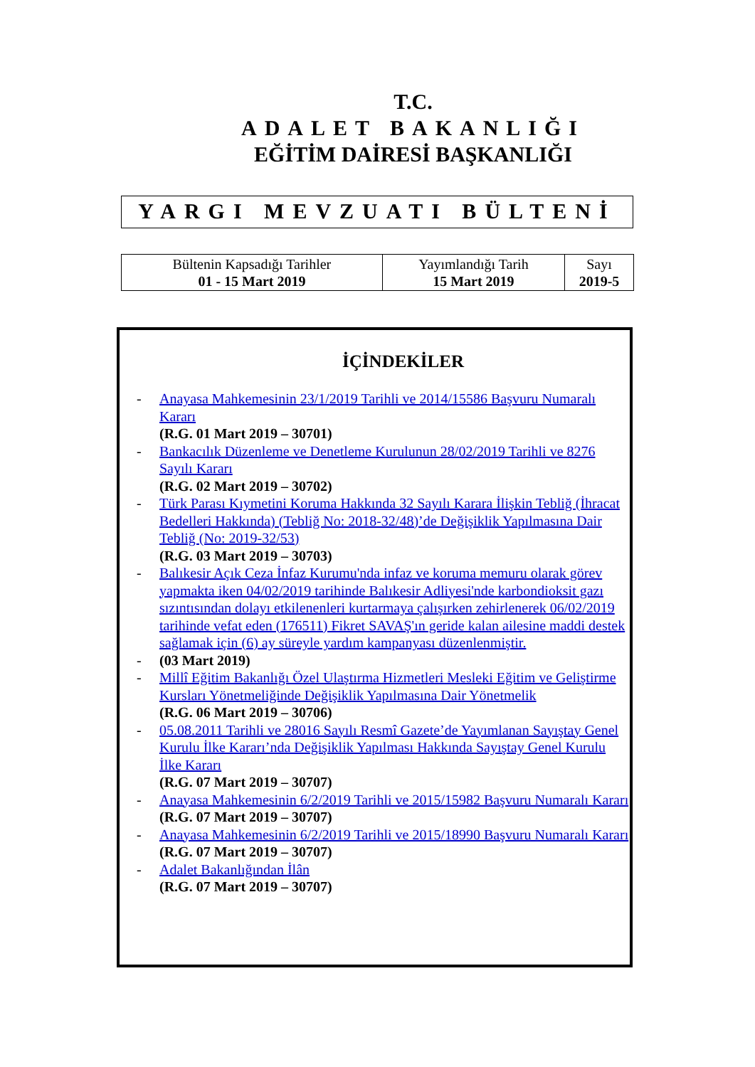T.C.
ADALET BAKANLIĞI
EĞİTİM DAİRESİ BAŞKANLIĞI
YARGI MEVZUATI BÜLTENİ
| Bültenin Kapsadığı Tarihler 01 - 15 Mart 2019 | Yayımlandığı Tarih 15 Mart 2019 | Sayı 2019-5 |
İÇİNDEKİLER
- Anayasa Mahkemesinin 23/1/2019 Tarihli ve 2014/15586 Başvuru Numaralı Kararı
(R.G. 01 Mart 2019 – 30701)
- Bankacılık Düzenleme ve Denetleme Kurulunun 28/02/2019 Tarihli ve 8276 Sayılı Kararı
(R.G. 02 Mart 2019 – 30702)
- Türk Parası Kıymetini Koruma Hakkında 32 Sayılı Karara İlişkin Tebliğ (İhracat Bedelleri Hakkında) (Tebliğ No: 2018-32/48)’de Değişiklik Yapılmasına Dair Tebliğ (No: 2019-32/53)
(R.G. 03 Mart 2019 – 30703)
- Balıkesir Açık Ceza İnfaz Kurumu'nda infaz ve koruma memuru olarak görev yapmakta iken 04/02/2019 tarihinde Balıkesir Adliyesi'nde karbondioksit gazı sızıntısından dolayı etkilenenleri kurtarmaya çalışırken zehirlenerek 06/02/2019 tarihinde vefat eden (176511) Fikret SAVAŞ'ın geride kalan ailesine maddi destek sağlamak için (6) ay süreyle yardım kampanyası düzenlenmiştir.
- (03 Mart 2019)
- Millî Eğitim Bakanlığı Özel Ulaştırma Hizmetleri Mesleki Eğitim ve Geliştirme Kursları Yönetmeliğinde Değişiklik Yapılmasına Dair Yönetmelik
(R.G. 06 Mart 2019 – 30706)
- 05.08.2011 Tarihli ve 28016 Sayılı Resmî Gazete’de Yayımlanan Sayıştay Genel Kurulu İlke Kararı’nda Değişiklik Yapılması Hakkında Sayıştay Genel Kurulu İlke Kararı
(R.G. 07 Mart 2019 – 30707)
- Anayasa Mahkemesinin 6/2/2019 Tarihli ve 2015/15982 Başvuru Numaralı Kararı
(R.G. 07 Mart 2019 – 30707)
- Anayasa Mahkemesinin 6/2/2019 Tarihli ve 2015/18990 Başvuru Numaralı Kararı
(R.G. 07 Mart 2019 – 30707)
- Adalet Bakanlığından İlân
(R.G. 07 Mart 2019 – 30707)